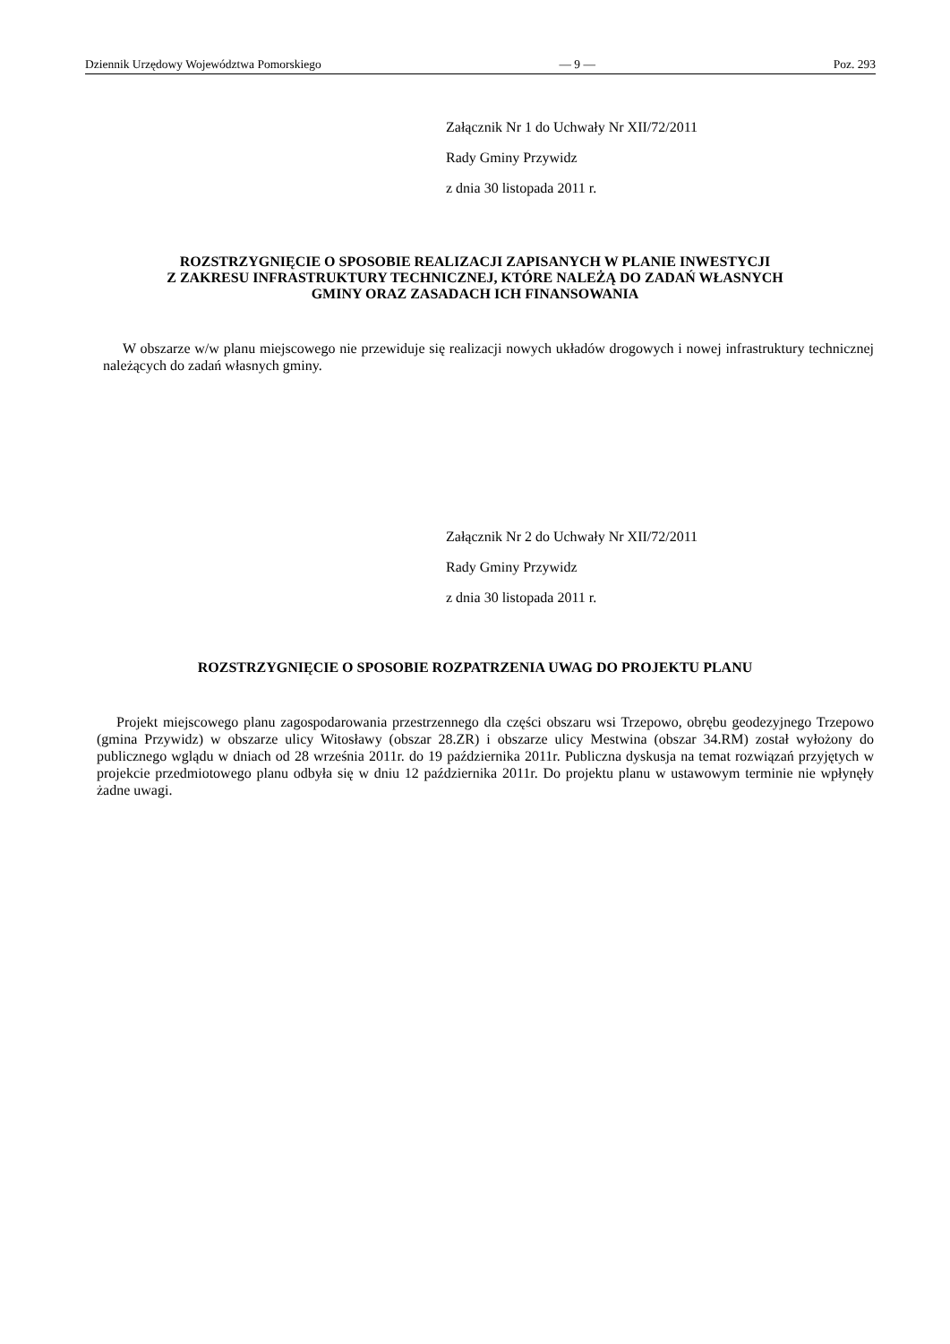Dziennik Urzędowy Województwa Pomorskiego — 9 — Poz. 293
Załącznik Nr 1 do Uchwały Nr XII/72/2011
Rady Gminy Przywidz
z dnia 30 listopada 2011 r.
ROZSTRZYGNIĘCIE O SPOSOBIE REALIZACJI ZAPISANYCH W PLANIE INWESTYCJI
Z ZAKRESU INFRASTRUKTURY TECHNICZNEJ, KTÓRE NALEŻĄ DO ZADAŃ WŁASNYCH
GMINY ORAZ ZASADACH ICH FINANSOWANIA
W obszarze w/w planu miejscowego nie przewiduje się realizacji nowych układów drogowych i nowej infrastruktury technicznej należących do zadań własnych gminy.
Załącznik Nr 2 do Uchwały Nr XII/72/2011
Rady Gminy Przywidz
z dnia 30 listopada 2011 r.
ROZSTRZYGNIĘCIE O SPOSOBIE ROZPATRZENIA UWAG DO PROJEKTU PLANU
Projekt miejscowego planu zagospodarowania przestrzennego dla części obszaru wsi Trzepowo, obrębu geodezyjnego Trzepowo (gmina Przywidz) w obszarze ulicy Witosławy (obszar 28.ZR) i obszarze ulicy Mestwina (obszar 34.RM) został wyłożony do publicznego wglądu w dniach od 28 września 2011r. do 19 października 2011r. Publiczna dyskusja na temat rozwiązań przyjętych w projekcie przedmiotowego planu odbyła się w dniu 12 października 2011r. Do projektu planu w ustawowym terminie nie wpłynęły żadne uwagi.